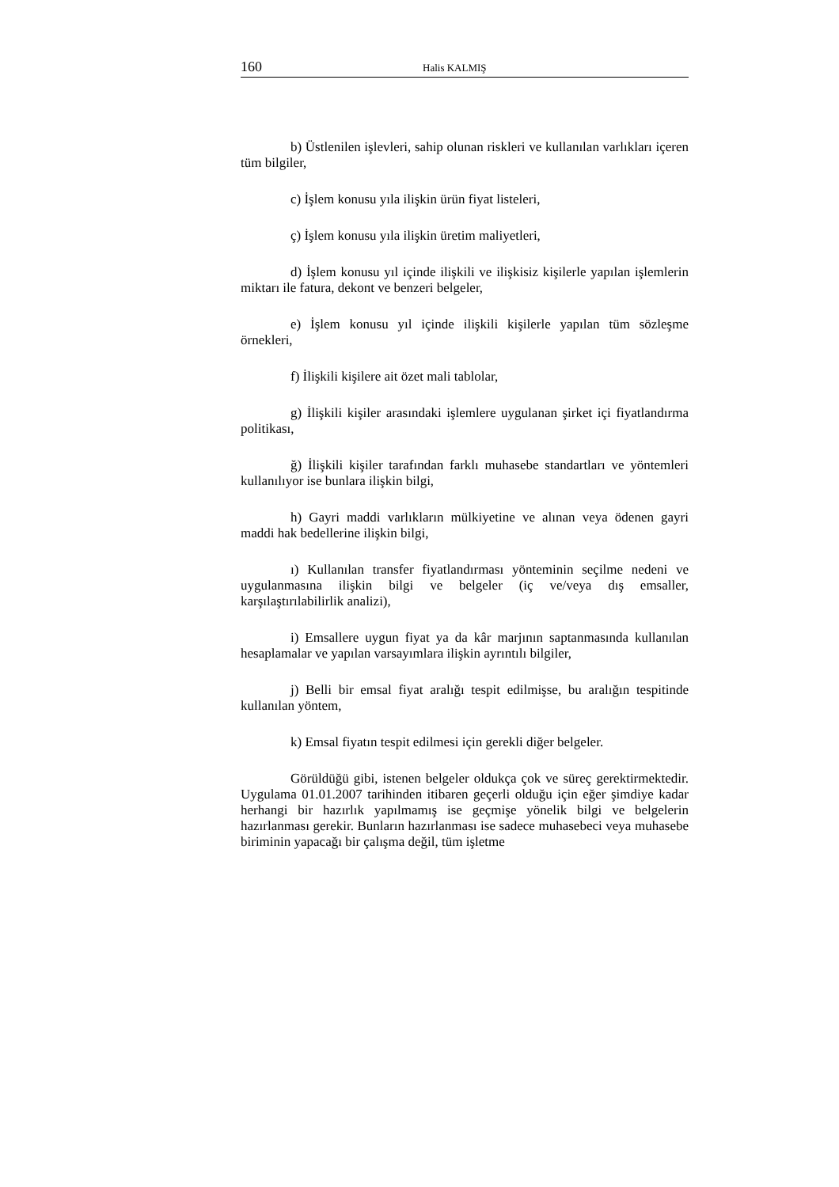160 Halis KALMIŞ
b) Üstlenilen işlevleri, sahip olunan riskleri ve kullanılan varlıkları içeren tüm bilgiler,
c) İşlem konusu yıla ilişkin ürün fiyat listeleri,
ç) İşlem konusu yıla ilişkin üretim maliyetleri,
d) İşlem konusu yıl içinde ilişkili ve ilişkisiz kişilerle yapılan işlemlerin miktarı ile fatura, dekont ve benzeri belgeler,
e) İşlem konusu yıl içinde ilişkili kişilerle yapılan tüm sözleşme örnekleri,
f) İlişkili kişilere ait özet mali tablolar,
g) İlişkili kişiler arasındaki işlemlere uygulanan şirket içi fiyatlandırma politikası,
ğ) İlişkili kişiler tarafından farklı muhasebe standartları ve yöntemleri kullanılıyor ise bunlara ilişkin bilgi,
h) Gayri maddi varlıkların mülkiyetine ve alınan veya ödenen gayri maddi hak bedellerine ilişkin bilgi,
ı) Kullanılan transfer fiyatlandırması yönteminin seçilme nedeni ve uygulanmasına ilişkin bilgi ve belgeler (iç ve/veya dış emsaller, karşılaştırılabilirlik analizi),
i) Emsallere uygun fiyat ya da kâr marjının saptanmasında kullanılan hesaplamalar ve yapılan varsayımlara ilişkin ayrıntılı bilgiler,
j) Belli bir emsal fiyat aralığı tespit edilmişse, bu aralığın tespitinde kullanılan yöntem,
k) Emsal fiyatın tespit edilmesi için gerekli diğer belgeler.
Görüldüğü gibi, istenen belgeler oldukça çok ve süreç gerektirmektedir. Uygulama 01.01.2007 tarihinden itibaren geçerli olduğu için eğer şimdiye kadar herhangi bir hazırlık yapılmamış ise geçmişe yönelik bilgi ve belgelerin hazırlanması gerekir. Bunların hazırlanması ise sadece muhasebeci veya muhasebe biriminin yapacağı bir çalışma değil, tüm işletme